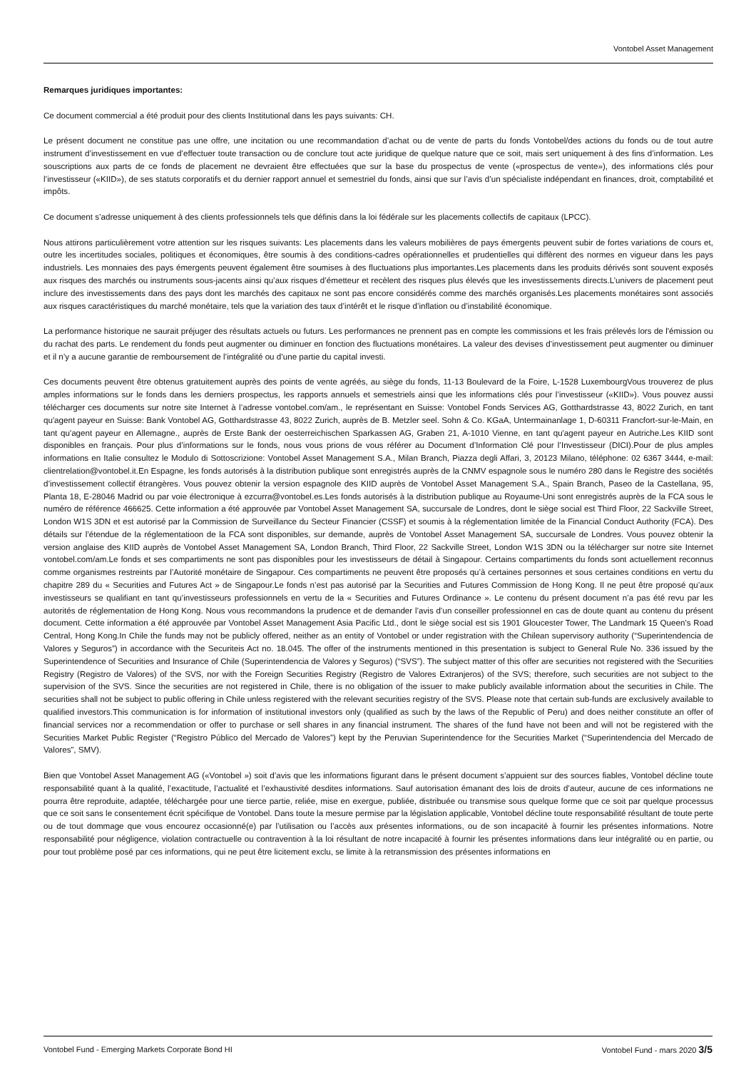Vontobel Asset Management
Remarques juridiques importantes:
Ce document commercial a été produit pour des clients Institutional dans les pays suivants: CH.
Le présent document ne constitue pas une offre, une incitation ou une recommandation d’achat ou de vente de parts du fonds Vontobel/des actions du fonds ou de tout autre instrument d’investissement en vue d’effectuer toute transaction ou de conclure tout acte juridique de quelque nature que ce soit, mais sert uniquement à des fins d’information. Les souscriptions aux parts de ce fonds de placement ne devraient être effectuées que sur la base du prospectus de vente («prospectus de vente»), des informations clés pour l’investisseur («KIID»), de ses statuts corporatifs et du dernier rapport annuel et semestriel du fonds, ainsi que sur l’avis d’un spécialiste indépendant en finances, droit, comptabilité et impôts.
Ce document s’adresse uniquement à des clients professionnels tels que définis dans la loi fédérale sur les placements collectifs de capitaux (LPCC).
Nous attirons particulièrement votre attention sur les risques suivants: Les placements dans les valeurs mobilières de pays émergents peuvent subir de fortes variations de cours et, outre les incertitudes sociales, politiques et économiques, être soumis à des conditions-cadres opérationnelles et prudentielles qui diffèrent des normes en vigueur dans les pays industriels. Les monnaies des pays émergents peuvent également être soumises à des fluctuations plus importantes.Les placements dans les produits dérivés sont souvent exposés aux risques des marchés ou instruments sous-jacents ainsi qu’aux risques d’émetteur et recèlent des risques plus élevés que les investissements directs.L’univers de placement peut inclure des investissements dans des pays dont les marchés des capitaux ne sont pas encore considérés comme des marchés organisés.Les placements monétaires sont associés aux risques caractéristiques du marché monétaire, tels que la variation des taux d’intérêt et le risque d’inflation ou d’instabilité économique.
La performance historique ne saurait préjuger des résultats actuels ou futurs. Les performances ne prennent pas en compte les commissions et les frais prélevés lors de l'émission ou du rachat des parts. Le rendement du fonds peut augmenter ou diminuer en fonction des fluctuations monétaires. La valeur des devises d’investissement peut augmenter ou diminuer et il n’y a aucune garantie de remboursement de l’intégralité ou d’une partie du capital investi.
Ces documents peuvent être obtenus gratuitement auprès des points de vente agréés, au siège du fonds, 11-13 Boulevard de la Foire, L-1528 LuxembourgVous trouverez de plus amples informations sur le fonds dans les derniers prospectus, les rapports annuels et semestriels ainsi que les informations clés pour l’investisseur («KIID»). Vous pouvez aussi télécharger ces documents sur notre site Internet à l’adresse vontobel.com/am., le représentant en Suisse: Vontobel Fonds Services AG, Gotthardstrasse 43, 8022 Zurich, en tant qu'agent payeur en Suisse: Bank Vontobel AG, Gotthardstrasse 43, 8022 Zurich, auprès de B. Metzler seel. Sohn & Co. KGaA, Untermainanlage 1, D-60311 Francfort-sur-le-Main, en tant qu'agent payeur en Allemagne., auprès de Erste Bank der oesterreichischen Sparkassen AG, Graben 21, A-1010 Vienne, en tant qu'agent payeur en Autriche.Les KIID sont disponibles en français. Pour plus d’informations sur le fonds, nous vous prions de vous référer au Document d’Information Clé pour l’Investisseur (DICI).Pour de plus amples informations en Italie consultez le Modulo di Sottoscrizione: Vontobel Asset Management S.A., Milan Branch, Piazza degli Affari, 3, 20123 Milano, téléphone: 02 6367 3444, e-mail: clientrelation@vontobel.it.En Espagne, les fonds autorisés à la distribution publique sont enregistrés auprès de la CNMV espagnole sous le numéro 280 dans le Registre des sociétés d’investissement collectif étrangères. Vous pouvez obtenir la version espagnole des KIID auprès de Vontobel Asset Management S.A., Spain Branch, Paseo de la Castellana, 95, Planta 18, E-28046 Madrid ou par voie électronique à ezcurra@vontobel.es.Les fonds autorisés à la distribution publique au Royaume-Uni sont enregistrés auprès de la FCA sous le numéro de référence 466625. Cette information a été approuvée par Vontobel Asset Management SA, succursale de Londres, dont le siège social est Third Floor, 22 Sackville Street, London W1S 3DN et est autorisé par la Commission de Surveillance du Secteur Financier (CSSF) et soumis à la réglementation limitée de la Financial Conduct Authority (FCA). Des détails sur l’étendue de la réglementatioon de la FCA sont disponibles, sur demande, auprès de Vontobel Asset Management SA, succursale de Londres. Vous pouvez obtenir la version anglaise des KIID auprès de Vontobel Asset Management SA, London Branch, Third Floor, 22 Sackville Street, London W1S 3DN ou la télécharger sur notre site Internet vontobel.com/am.Le fonds et ses compartiments ne sont pas disponibles pour les investisseurs de détail à Singapour. Certains compartiments du fonds sont actuellement reconnus comme organismes restreints par l’Autorité monétaire de Singapour. Ces compartiments ne peuvent être proposés qu’à certaines personnes et sous certaines conditions en vertu du chapitre 289 du « Securities and Futures Act » de Singapour.Le fonds n’est pas autorisé par la Securities and Futures Commission de Hong Kong. Il ne peut être proposé qu’aux investisseurs se qualifiant en tant qu’investisseurs professionnels en vertu de la « Securities and Futures Ordinance ». Le contenu du présent document n’a pas été revu par les autorités de réglementation de Hong Kong. Nous vous recommandons la prudence et de demander l’avis d’un conseiller professionnel en cas de doute quant au contenu du présent document. Cette information a été approuvée par Vontobel Asset Management Asia Pacific Ltd., dont le siège social est sis 1901 Gloucester Tower, The Landmark 15 Queen’s Road Central, Hong Kong.In Chile the funds may not be publicly offered, neither as an entity of Vontobel or under registration with the Chilean supervisory authority (“Superintendencia de Valores y Seguros”) in accordance with the Securiteis Act no. 18.045. The offer of the instruments mentioned in this presentation is subject to General Rule No. 336 issued by the Superintendence of Securities and Insurance of Chile (Superintendencia de Valores y Seguros) (“SVS”). The subject matter of this offer are securities not registered with the Securities Registry (Registro de Valores) of the SVS, nor with the Foreign Securities Registry (Registro de Valores Extranjeros) of the SVS; therefore, such securities are not subject to the supervision of the SVS. Since the securities are not registered in Chile, there is no obligation of the issuer to make publicly available information about the securities in Chile. The securities shall not be subject to public offering in Chile unless registered with the relevant securities registry of the SVS. Please note that certain sub-funds are exclusively available to qualified investors.This communication is for information of institutional investors only (qualified as such by the laws of the Republic of Peru) and does neither constitute an offer of financial services nor a recommendation or offer to purchase or sell shares in any financial instrument. The shares of the fund have not been and will not be registered with the Securities Market Public Register (“Registro Público del Mercado de Valores”) kept by the Peruvian Superintendence for the Securities Market (“Superintendencia del Mercado de Valores”, SMV).
Bien que Vontobel Asset Management AG («Vontobel ») soit d’avis que les informations figurant dans le présent document s’appuient sur des sources fiables, Vontobel décline toute responsabilité quant à la qualité, l’exactitude, l’actualité et l’exhaustivité desdites informations. Sauf autorisation émanant des lois de droits d’auteur, aucune de ces informations ne pourra être reproduite, adaptée, téléchargée pour une tierce partie, reliée, mise en exergue, publiée, distribuée ou transmise sous quelque forme que ce soit par quelque processus que ce soit sans le consentement écrit spécifique de Vontobel. Dans toute la mesure permise par la législation applicable, Vontobel décline toute responsabilité résultant de toute perte ou de tout dommage que vous encourez occasionné(e) par l’utilisation ou l’accès aux présentes informations, ou de son incapacité à fournir les présentes informations. Notre responsabilité pour négligence, violation contractuelle ou contravention à la loi résultant de notre incapacité à fournir les présentes informations dans leur intégralité ou en partie, ou pour tout problème posé par ces informations, qui ne peut être licitement exclu, se limite à la retransmission des présentes informations en
Vontobel Fund - Emerging Markets Corporate Bond HI Vontobel Fund - mars 2020 3/5